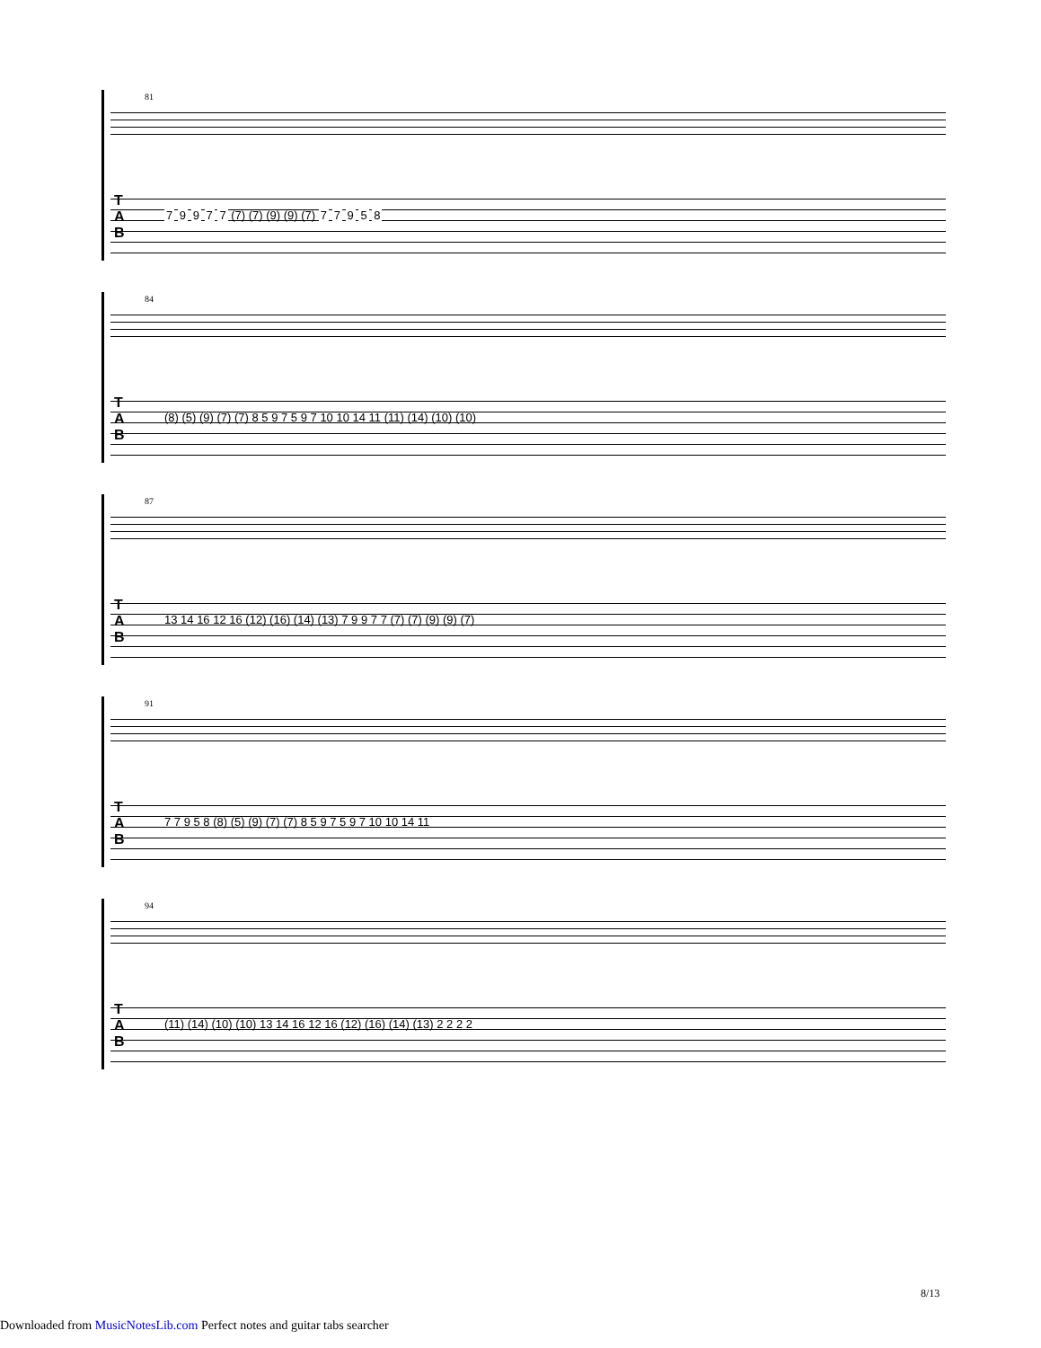81
T
A
B
7 9 9 7 7 (7) (7) (9) (9) (7) 7 7 9 5 8
84
T
A
B
(8) (5) (9) (7) (7) 8 5 9 7 5 9 7 10 10 14 11 (11) (14) (10) (10)
87
T
A
B
13 14 16 12 16 (12) (16) (14) (13) 7 9 9 7 7 (7) (7) (9) (9) (7)
91
T
A
B
7 7 9 5 8 (8) (5) (9) (7) (7) 8 5 9 7 5 9 7 10 10 14 11
94
T
A
B
(11) (14) (10) (10) 13 14 16 12 16 (12) (16) (14) (13) 2 2 2 2
8/13
Downloaded from MusicNotesLib.com Perfect notes and guitar tabs searcher